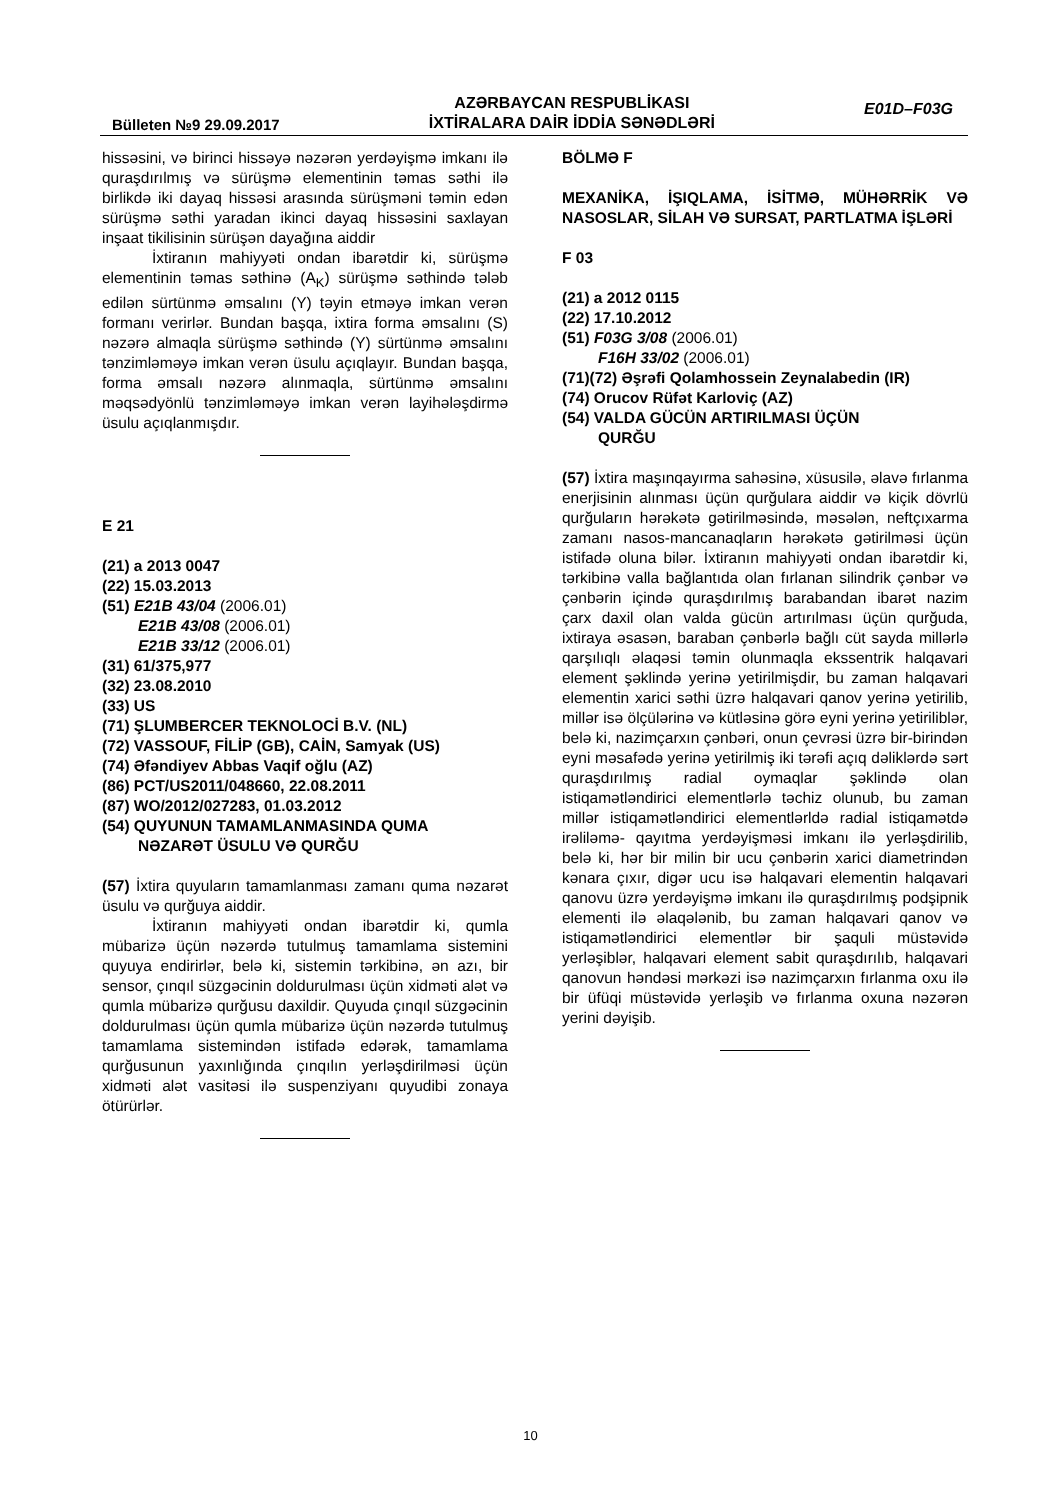Bülleten №9 29.09.2017
AZƏRBAYCAN RESPUBLİKASI
İXTİRALARA DAİR İDDİA SƏNƏDLƏRİ
E01D–F03G
hissəsini, və birinci hissəyə nəzərən yerdəyişmə imkanı ilə quraşdırılmış və sürüşmə elementinin təmas səthi ilə birlikdə iki dayaq hissəsi arasında sürüşməni təmin edən sürüşmə səthi yaradan ikinci dayaq hissəsini saxlayan inşaat tikilisinin sürüşən dayağına aiddir
İxtiranın mahiyyəti ondan ibarətdir ki, sürüşmə elementinin təmas səthinə (A<sub>K</sub>) sürüşmə səthində tələb edilən sürtünmə əmsalını (Y) təyin etməyə imkan verən formanı verirlər. Bundan başqa, ixtira forma əmsalını (S) nəzərə almaqla sürüşmə səthində (Y) sürtünmə əmsalını tənzimləməyə imkan verən üsulu açıqlayır. Bundan başqa, forma əmsalı nəzərə alınmaqla, sürtünmə əmsalını məqsədyönlü tənzimləməyə imkan verən layihələşdirmə üsulu açıqlanmışdır.
E 21
(21) a 2013 0047
(22) 15.03.2013
(51) E21B 43/04 (2006.01)
E21B 43/08 (2006.01)
E21B 33/12 (2006.01)
(31) 61/375,977
(32) 23.08.2010
(33) US
(71) ŞLUMBERCER TEKNOLOCİ B.V. (NL)
(72) VASSOUF, FİLİP (GB), CAİN, Samyak (US)
(74) Əfəndiyev Abbas Vaqif oğlu (AZ)
(86) PCT/US2011/048660, 22.08.2011
(87) WO/2012/027283, 01.03.2012
(54) QUYUNUN TAMAMLANMASINDA QUMA
NƏZARƏT ÜSULU VƏ QURĞU
(57) İxtira quyuların tamamlanması zamanı quma nəzarət üsulu və qurğuya aiddir.
İxtiranın mahiyyəti ondan ibarətdir ki, qumla mübarizə üçün nəzərdə tutulmuş tamamlama sistemini quyuya endirirlər, belə ki, sistemin tərkibinə, ən azı, bir sensor, çınqıl süzgəcinin doldurulması üçün xidməti alət və qumla mübarizə qurğusu daxildir. Quyuda çınqıl süzgəcinin doldurulması üçün qumla mübarizə üçün nəzərdə tutulmuş tamamlama sistemindən istifadə edərək, tamamlama qurğusunun yaxınlığında çınqılın yerləşdirilməsi üçün xidməti alət vasitəsi ilə suspenziyanı quyudibi zonaya ötürürlər.
BÖLMƏ F
MEXANİKA, İŞIQLAMA, İSİTMƏ, MÜHƏRRİK VƏ NASOSLAR, SİLAH VƏ SURSAT, PARTLATMA İŞLƏRİ
F 03
(21) a 2012 0115
(22) 17.10.2012
(51) F03G 3/08 (2006.01)
F16H 33/02 (2006.01)
(71)(72) Əşrəfi Qolamhossein Zeynalabedin (IR)
(74) Orucov Rüfət Karloviç (AZ)
(54) VALDA GÜCÜN ARTIRILMASI ÜÇÜN
QURĞU
(57) İxtira maşınqayırma sahəsinə, xüsusilə, əlavə fırlanma enerjisinin alınması üçün qurğulara aiddir və kiçik dövrlü qurğuların hərəkətə gətirilməsində, məsələn, neftçıxarma zamanı nasos-mancanaqların hərəkətə gətirilməsi üçün istifadə oluna bilər. İxtiranın mahiyyəti ondan ibarətdir ki, tərkibinə valla bağlantıda olan fırlanan silindrik çənbər və çənbərin içində quraşdırılmış barabandan ibarət nazim çarx daxil olan valda gücün artırılması üçün qurğuda, ixtiraya əsasən, baraban çənbərlə bağlı cüt sayda millərlə qarşılıqlı əlaqəsi təmin olunmaqla ekssentrik halqavari element şəklində yerinə yetirilmişdir, bu zaman halqavari elementin xarici səthi üzrə halqavari qanov yerinə yetirilib, millər isə ölçülərinə və kütləsinə görə eyni yerinə yetiriliblər, belə ki, nazimçarxın çənbəri, onun çevrəsi üzrə bir-birindən eyni məsafədə yerinə yetirilmiş iki tərəfi açıq dəliklərdə sərt quraşdırılmış radial oymaqlar şəklində olan istiqamətləndirici elementlərlə təchiz olunub, bu zaman millər istiqamətləndirici elementlərldə radial istiqamətdə irəliləmə- qayıtma yerdəyişməsi imkanı ilə yerləşdirilib, belə ki, hər bir milin bir ucu çənbərin xarici diametrindən kənara çıxır, digər ucu isə halqavari elementin halqavari qanovu üzrə yerdəyişmə imkanı ilə quraşdırılmış podşipnik elementi ilə əlaqələnib, bu zaman halqavari qanov və istiqamətləndirici elementlər bir şaquli müstəvidə yerləşiblər, halqavari element sabit quraşdırılıb, halqavari qanovun həndəsi mərkəzi isə nazimçarxın fırlanma oxu ilə bir üfüqi müstəvidə yerləşib və fırlanma oxuna nəzərən yerini dəyişib.
10